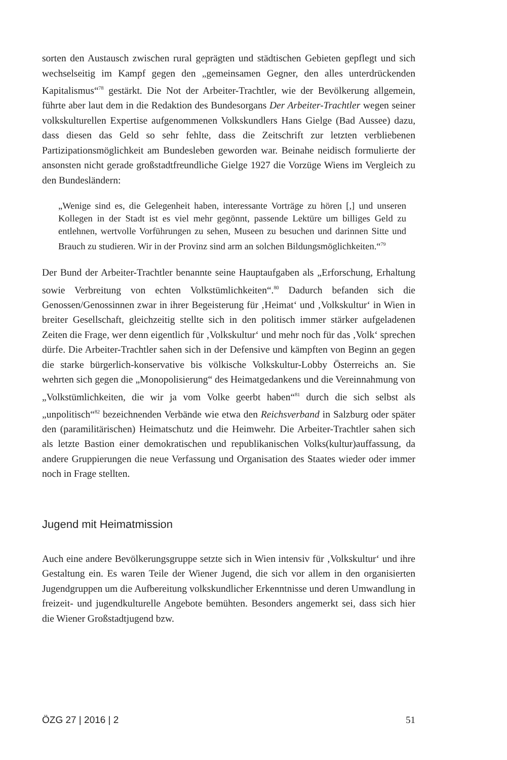sorten den Austausch zwischen rural geprägten und städtischen Gebieten gepflegt und sich wechselseitig im Kampf gegen den „gemeinsamen Gegner, den alles unterdrückenden Kapitalismus“<sup>78</sup> gestärkt. Die Not der Arbeiter-Trachtler, wie der Bevölkerung allgemein, führte aber laut dem in die Redaktion des Bundesorgans Der Arbeiter-Trachtler wegen seiner volkskulturellen Expertise aufgenommenen Volkskundlers Hans Gielge (Bad Aussee) dazu, dass diesen das Geld so sehr fehlte, dass die Zeitschrift zur letzten verbliebenen Partizipationsmöglichkeit am Bundesleben geworden war. Beinahe neidisch formulierte der ansonsten nicht gerade großstadtfreundliche Gielge 1927 die Vorzüge Wiens im Vergleich zu den Bundesländern:
„Wenige sind es, die Gelegenheit haben, interessante Vorträge zu hören [,] und unseren Kollegen in der Stadt ist es viel mehr gegönnt, passende Lektüre um billiges Geld zu entlehnen, wertvolle Vorführungen zu sehen, Museen zu besuchen und darinnen Sitte und Brauch zu studieren. Wir in der Provinz sind arm an solchen Bildungsmöglichkeiten.“<sup>79</sup>
Der Bund der Arbeiter-Trachtler benannte seine Hauptaufgaben als „Erforschung, Erhaltung sowie Verbreitung von echten Volkstümlichkeiten“.<sup>80</sup> Dadurch befanden sich die Genossen/Genossinnen zwar in ihrer Begeisterung für ‚Heimat‘ und ‚Volkskultur‘ in Wien in breiter Gesellschaft, gleichzeitig stellte sich in den politisch immer stärker aufgeladenen Zeiten die Frage, wer denn eigentlich für ‚Volkskultur‘ und mehr noch für das ‚Volk‘ sprechen dürfe. Die Arbeiter-Trachtler sahen sich in der Defensive und kämpften von Beginn an gegen die starke bürgerlich-konservative bis völkische Volkskultur-Lobby Österreichs an. Sie wehrten sich gegen die „Monopolisierung“ des Heimatgedankens und die Vereinnahmung von „Volkstümlichkeiten, die wir ja vom Volke geerbt haben“<sup>81</sup> durch die sich selbst als „unpolitisch“<sup>82</sup> bezeichnenden Verbände wie etwa den Reichsverband in Salzburg oder später den (paramilitärischen) Heimatschutz und die Heimwehr. Die Arbeiter-Trachtler sahen sich als letzte Bastion einer demokratischen und republikanischen Volks(kultur)auffassung, da andere Gruppierungen die neue Verfassung und Organisation des Staates wieder oder immer noch in Frage stellten.
Jugend mit Heimatmission
Auch eine andere Bevölkerungsgruppe setzte sich in Wien intensiv für ‚Volkskultur‘ und ihre Gestaltung ein. Es waren Teile der Wiener Jugend, die sich vor allem in den organisierten Jugendgruppen um die Aufbereitung volkskundlicher Erkenntnisse und deren Umwandlung in freizeit- und jugendkulturelle Angebote bemühten. Besonders angemerkt sei, dass sich hier die Wiener Großstadtjugend bzw.
ÖZG 27 | 2016 | 2 51